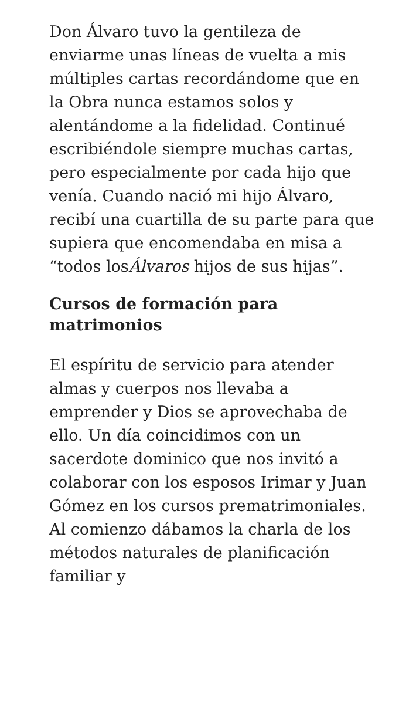Don Álvaro tuvo la gentileza de enviarme unas líneas de vuelta a mis múltiples cartas recordándome que en la Obra nunca estamos solos y alentándome a la fidelidad. Continué escribiéndole siempre muchas cartas, pero especialmente por cada hijo que venía. Cuando nació mi hijo Álvaro, recibí una cuartilla de su parte para que supiera que encomendaba en misa a “todos losÁlvaros hijos de sus hijas”.
Cursos de formación para matrimonios
El espíritu de servicio para atender almas y cuerpos nos llevaba a emprender y Dios se aprovechaba de ello. Un día coincidimos con un sacerdote dominico que nos invitó a colaborar con los esposos Irimar y Juan Gómez en los cursos prematrimoniales. Al comienzo dábamos la charla de los métodos naturales de planificación familiar y